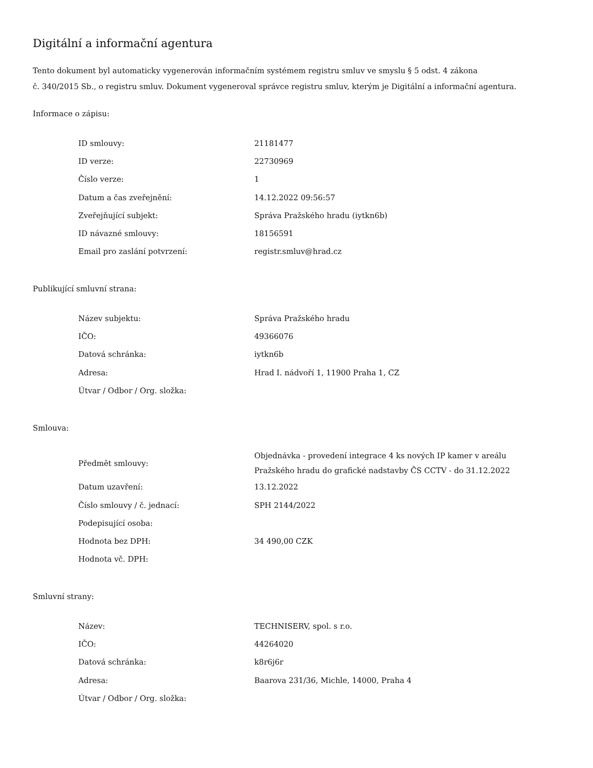Digitální a informační agentura
Tento dokument byl automaticky vygenerován informačním systémem registru smluv ve smyslu § 5 odst. 4 zákona
č. 340/2015 Sb., o registru smluv. Dokument vygeneroval správce registru smluv, kterým je Digitální a informační agentura.
Informace o zápisu:
| ID smlouvy: | 21181477 |
| ID verze: | 22730969 |
| Číslo verze: | 1 |
| Datum a čas zveřejnění: | 14.12.2022 09:56:57 |
| Zveřejňující subjekt: | Správa Pražského hradu (iytkn6b) |
| ID návazné smlouvy: | 18156591 |
| Email pro zaslání potvrzení: | registr.smluv@hrad.cz |
Publikující smluvní strana:
| Název subjektu: | Správa Pražského hradu |
| IČO: | 49366076 |
| Datová schránka: | iytkn6b |
| Adresa: | Hrad I. nádvoří 1, 11900 Praha 1, CZ |
| Útvar / Odbor / Org. složka: | |
Smlouva:
| Předmět smlouvy: | Objednávka - provedení integrace 4 ks nových IP kamer v areálu Pražského hradu do grafické nadstavby ČS CCTV - do 31.12.2022 |
| Datum uzavření: | 13.12.2022 |
| Číslo smlouvy / č. jednací: | SPH 2144/2022 |
| Podepisující osoba: | |
| Hodnota bez DPH: | 34 490,00 CZK |
| Hodnota vč. DPH: | |
Smluvní strany:
| Název: | TECHNISERV, spol. s r.o. |
| IČO: | 44264020 |
| Datová schránka: | k8r6j6r |
| Adresa: | Baarova 231/36, Michle, 14000, Praha 4 |
| Útvar / Odbor / Org. složka: | |